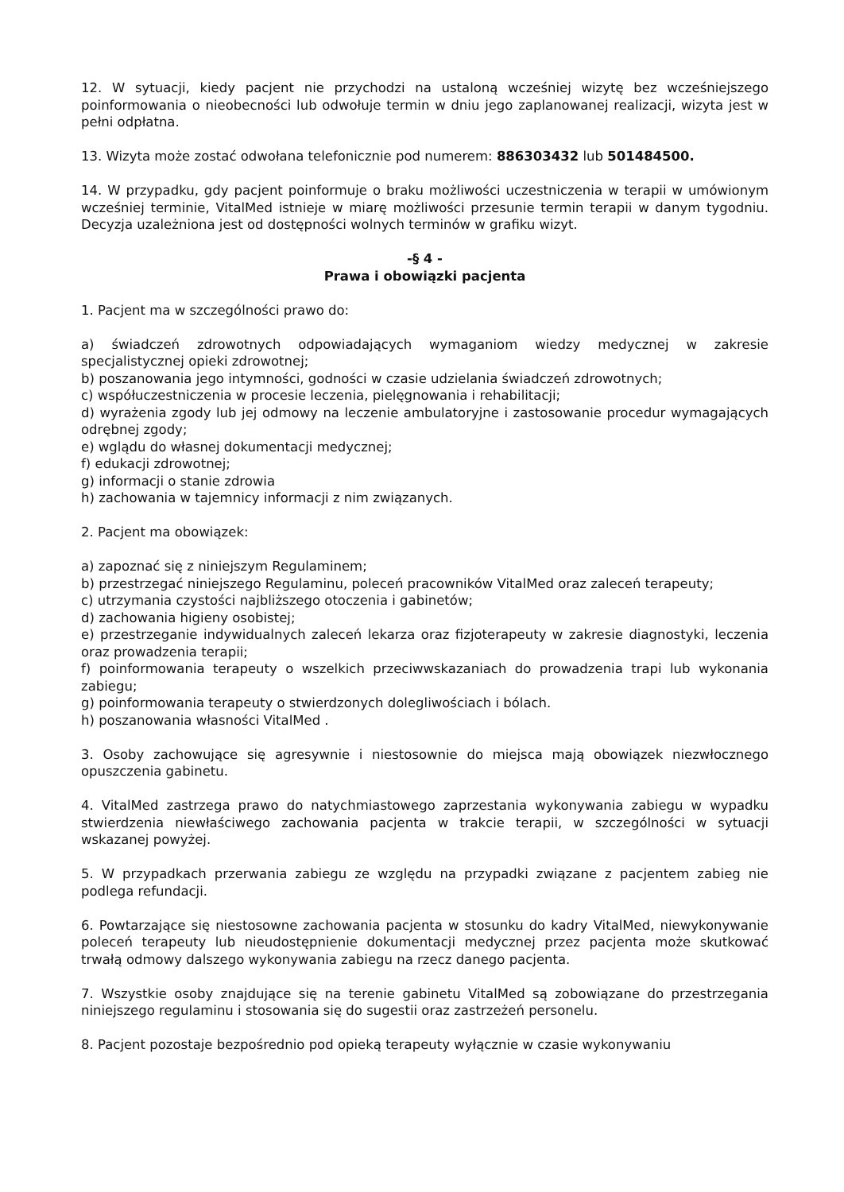12. W sytuacji, kiedy pacjent nie przychodzi na ustaloną wcześniej wizytę bez wcześniejszego poinformowania o nieobecności lub odwołuje termin w dniu jego zaplanowanej realizacji, wizyta jest w pełni odpłatna.
13. Wizyta może zostać odwołana telefonicznie pod numerem: 886303432 lub 501484500.
14. W przypadku, gdy pacjent poinformuje o braku możliwości uczestniczenia w terapii w umówionym wcześniej terminie, VitalMed istnieje w miarę możliwości przesunie termin terapii w danym tygodniu. Decyzja uzależniona jest od dostępności wolnych terminów w grafiku wizyt.
-§ 4 -
Prawa i obowiązki pacjenta
1. Pacjent ma w szczególności prawo do:
a) świadczeń zdrowotnych odpowiadających wymaganiom wiedzy medycznej w zakresie specjalistycznej opieki zdrowotnej;
b) poszanowania jego intymności, godności w czasie udzielania świadczeń zdrowotnych;
c) współuczestniczenia w procesie leczenia, pielęgnowania i rehabilitacji;
d) wyrażenia zgody lub jej odmowy na leczenie ambulatoryjne i zastosowanie procedur wymagających odrębnej zgody;
e) wglądu do własnej dokumentacji medycznej;
f) edukacji zdrowotnej;
g) informacji o stanie zdrowia
h) zachowania w tajemnicy informacji z nim związanych.
2. Pacjent ma obowiązek:
a) zapoznać się z niniejszym Regulaminem;
b) przestrzegać niniejszego Regulaminu, poleceń pracowników VitalMed oraz zaleceń terapeuty;
c) utrzymania czystości najbliższego otoczenia i gabinetów;
d) zachowania higieny osobistej;
e) przestrzeganie indywidualnych zaleceń lekarza oraz fizjoterapeuty w zakresie diagnostyki, leczenia oraz prowadzenia terapii;
f) poinformowania terapeuty o wszelkich przeciwwskazaniach do prowadzenia trapi lub wykonania zabiegu;
g) poinformowania terapeuty o stwierdzonych dolegliwościach i bólach.
h) poszanowania własności VitalMed .
3. Osoby zachowujące się agresywnie i niestosownie do miejsca mają obowiązek niezwłocznego opuszczenia gabinetu.
4. VitalMed zastrzega prawo do natychmiastowego zaprzestania wykonywania zabiegu w wypadku stwierdzenia niewłaściwego zachowania pacjenta w trakcie terapii, w szczególności w sytuacji wskazanej powyżej.
5. W przypadkach przerwania zabiegu ze względu na przypadki związane z pacjentem zabieg nie podlega refundacji.
6. Powtarzające się niestosowne zachowania pacjenta w stosunku do kadry VitalMed, niewykonywanie poleceń terapeuty lub nieudostępnienie dokumentacji medycznej przez pacjenta może skutkować trwałą odmowy dalszego wykonywania zabiegu na rzecz danego pacjenta.
7. Wszystkie osoby znajdujące się na terenie gabinetu VitalMed są zobowiązane do przestrzegania niniejszego regulaminu i stosowania się do sugestii oraz zastrzeżeń personelu.
8. Pacjent pozostaje bezpośrednio pod opieką terapeuty wyłącznie w czasie wykonywaniu